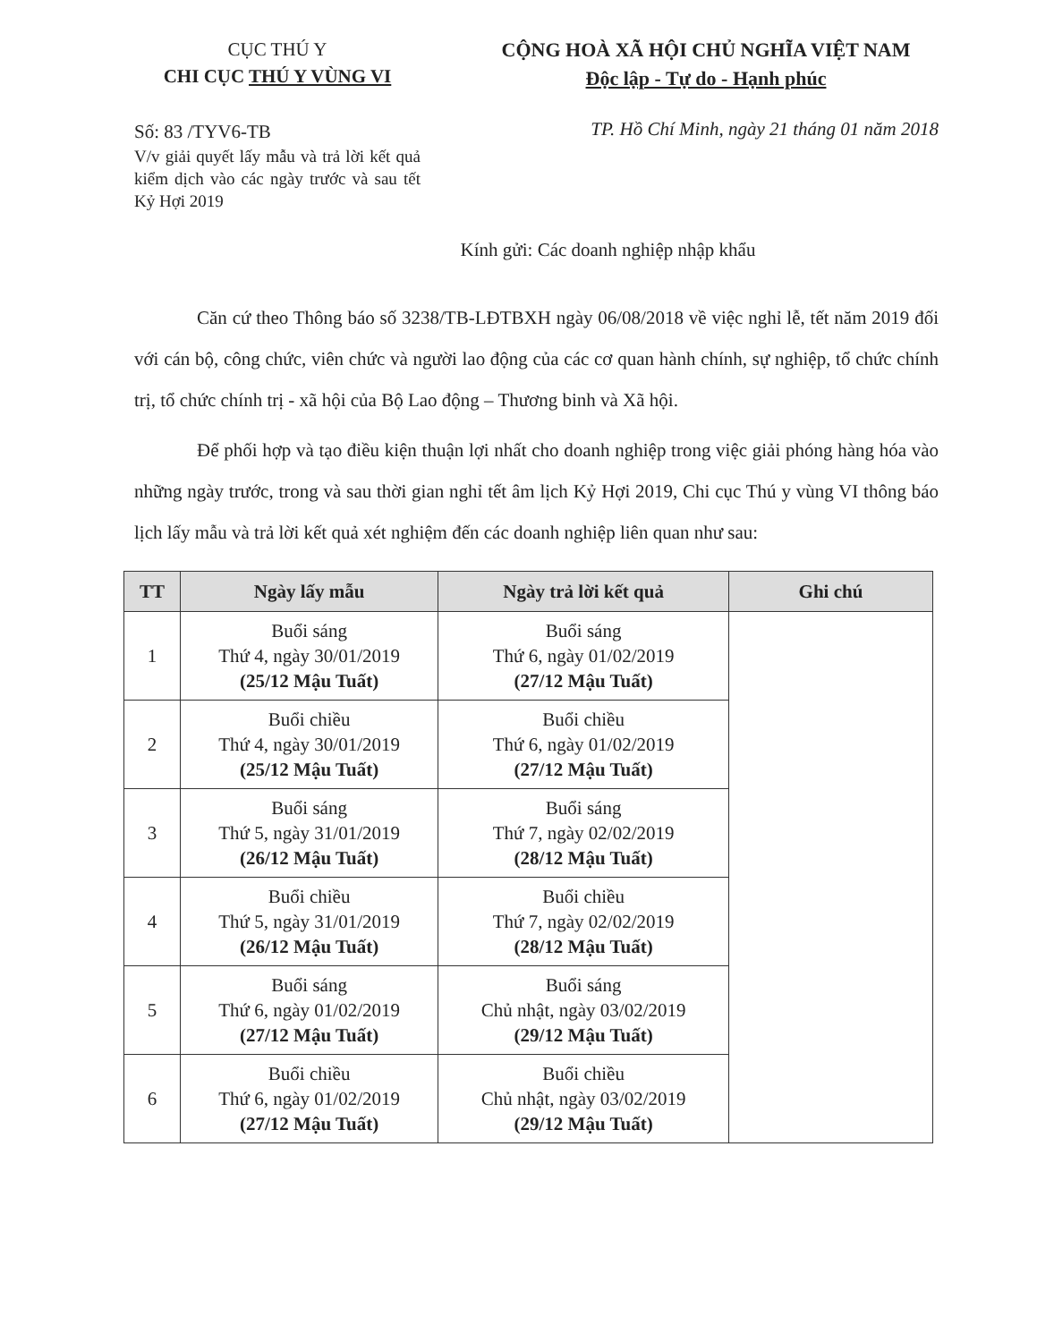CỤC THÚ Y
CHI CỤC THÚ Y VÙNG VI
CỘNG HOÀ XÃ HỘI CHỦ NGHĨA VIỆT NAM
Độc lập - Tự do - Hạnh phúc
Số: 83 /TYV6-TB
V/v giải quyết lấy mẫu và trả lời kết quả kiểm dịch vào các ngày trước và sau tết Kỷ Hợi 2019
TP. Hồ Chí Minh, ngày 21 tháng 01 năm 2018
Kính gửi: Các doanh nghiệp nhập khẩu
Căn cứ theo Thông báo số 3238/TB-LĐTBXH ngày 06/08/2018 về việc nghỉ lễ, tết năm 2019 đối với cán bộ, công chức, viên chức và người lao động của các cơ quan hành chính, sự nghiệp, tổ chức chính trị, tổ chức chính trị - xã hội của Bộ Lao động – Thương binh và Xã hội.
Để phối hợp và tạo điều kiện thuận lợi nhất cho doanh nghiệp trong việc giải phóng hàng hóa vào những ngày trước, trong và sau thời gian nghỉ tết âm lịch Kỷ Hợi 2019, Chi cục Thú y vùng VI thông báo lịch lấy mẫu và trả lời kết quả xét nghiệm đến các doanh nghiệp liên quan như sau:
| TT | Ngày lấy mẫu | Ngày trả lời kết quả | Ghi chú |
| --- | --- | --- | --- |
| 1 | Buổi sáng Thứ 4, ngày 30/01/2019 (25/12 Mậu Tuất) | Buổi sáng Thứ 6, ngày 01/02/2019 (27/12 Mậu Tuất) | |
| 2 | Buổi chiều Thứ 4, ngày 30/01/2019 (25/12 Mậu Tuất) | Buổi chiều Thứ 6, ngày 01/02/2019 (27/12 Mậu Tuất) | |
| 3 | Buổi sáng Thứ 5, ngày 31/01/2019 (26/12 Mậu Tuất) | Buổi sáng Thứ 7, ngày 02/02/2019 (28/12 Mậu Tuất) | |
| 4 | Buổi chiều Thứ 5, ngày 31/01/2019 (26/12 Mậu Tuất) | Buổi chiều Thứ 7, ngày 02/02/2019 (28/12 Mậu Tuất) | |
| 5 | Buổi sáng Thứ 6, ngày 01/02/2019 (27/12 Mậu Tuất) | Buổi sáng Chủ nhật, ngày 03/02/2019 (29/12 Mậu Tuất) | |
| 6 | Buổi chiều Thứ 6, ngày 01/02/2019 (27/12 Mậu Tuất) | Buổi chiều Chủ nhật, ngày 03/02/2019 (29/12 Mậu Tuất) | |